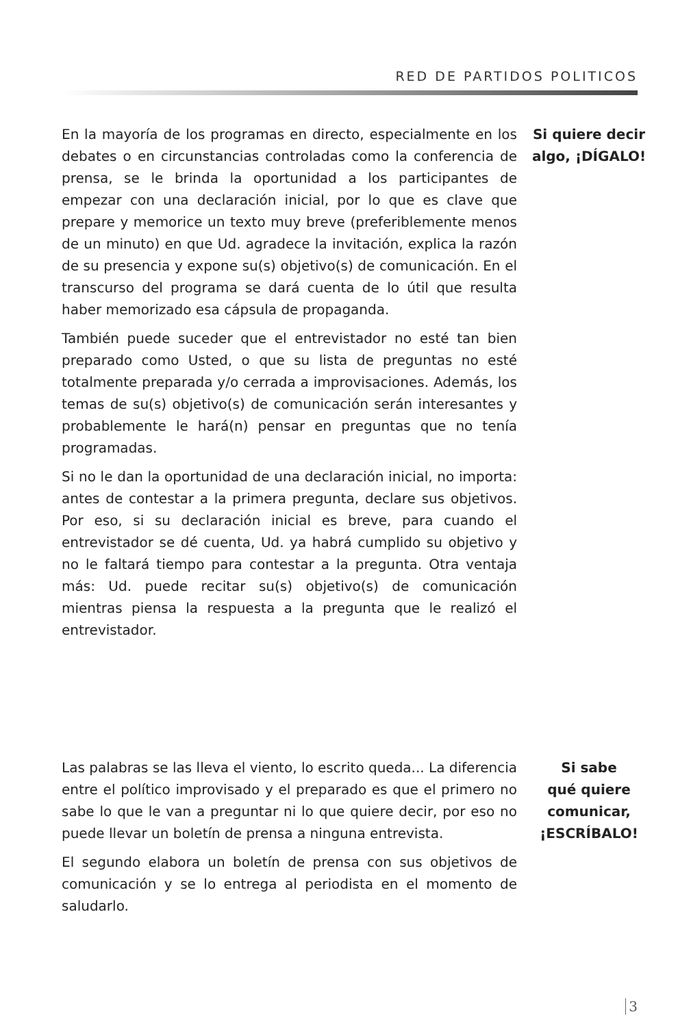RED DE PARTIDOS POLITICOS
En la mayoría de los programas en directo, especialmente en los debates o en circunstancias controladas como la conferencia de prensa, se le brinda la oportunidad a los participantes de empezar con una declaración inicial, por lo que es clave que prepare y memorice un texto muy breve (preferiblemente menos de un minuto) en que Ud. agradece la invitación, explica la razón de su presencia y expone su(s) objetivo(s) de comunicación. En el transcurso del programa se dará cuenta de lo útil que resulta haber memorizado esa cápsula de propaganda.
También puede suceder que el entrevistador no esté tan bien preparado como Usted, o que su lista de preguntas no esté totalmente preparada y/o cerrada a improvisaciones. Además, los temas de su(s) objetivo(s) de comunicación serán interesantes y probablemente le hará(n) pensar en preguntas que no tenía programadas.
Si no le dan la oportunidad de una declaración inicial, no importa: antes de contestar a la primera pregunta, declare sus objetivos. Por eso, si su declaración inicial es breve, para cuando el entrevistador se dé cuenta, Ud. ya habrá cumplido su objetivo y no le faltará tiempo para contestar a la pregunta. Otra ventaja más: Ud. puede recitar su(s) objetivo(s) de comunicación mientras piensa la respuesta a la pregunta que le realizó el entrevistador.
Si quiere decir algo, ¡DÍGALO!
Las palabras se las lleva el viento, lo escrito queda... La diferencia entre el político improvisado y el preparado es que el primero no sabe lo que le van a preguntar ni lo que quiere decir, por eso no puede llevar un boletín de prensa a ninguna entrevista.
El segundo elabora un boletín de prensa con sus objetivos de comunicación y se lo entrega al periodista en el momento de saludarlo.
Si sabe
qué quiere
comunicar,
¡ESCRÍBALO!
3